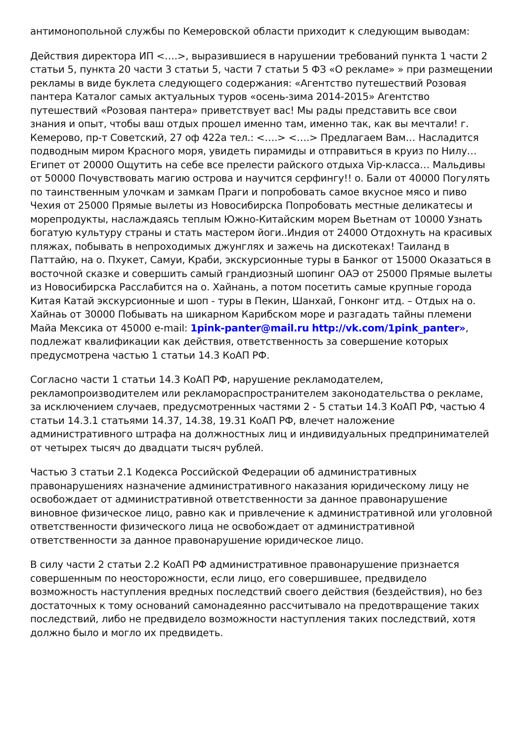антимонопольной службы по Кемеровской области приходит к следующим выводам:
Действия директора ИП <….>, выразившиеся в нарушении требований пункта 1 части 2 статьи 5, пункта 20 части 3 статьи 5, части 7 статьи 5 ФЗ «О рекламе» » при размещении рекламы в виде буклета следующего содержания: «Агентство путешествий Розовая пантера Каталог самых актуальных туров «осень-зима 2014-2015» Агентство путешествий «Розовая пантера» приветствует вас! Мы рады представить все свои знания и опыт, чтобы ваш отдых прошел именно там, именно так, как вы мечтали! г. Кемерово, пр-т Советский, 27 оф 422а тел.: <….> <….> Предлагаем Вам… Насладится подводным миром Красного моря, увидеть пирамиды и отправиться в круиз по Нилу… Египет от 20000 Ощутить на себе все прелести райского отдыха Vip-класса… Мальдивы от 50000 Почувствовать магию острова и научится серфингу!! о. Бали от 40000 Погулять по таинственным улочкам и замкам Праги и попробовать самое вкусное мясо и пиво Чехия от 25000 Прямые вылеты из Новосибирска Попробовать местные деликатесы и морепродукты, наслаждаясь теплым Южно-Китайским морем Вьетнам от 10000 Узнать богатую культуру страны и стать мастером йоги..Индия от 24000 Отдохнуть на красивых пляжах, побывать в непроходимых джунглях и зажечь на дискотеках! Таиланд в Паттайю, на о. Пхукет, Самуи, Краби, экскурсионные туры в Банког от 15000 Оказаться в восточной сказке и совершить самый грандиозный шопинг ОАЭ от 25000 Прямые вылеты из Новосибирска Расслабится на о. Хайнань, а потом посетить самые крупные города Китая Катай экскурсионные и шоп - туры в Пекин, Шанхай, Гонконг итд. – Отдых на о. Хайнаь от 30000 Побывать на шикарном Карибском море и разгадать тайны племени Майа Мексика от 45000 e-mail: 1pink-panter@mail.ru http://vk.com/1pink_panter», подлежат квалификации как действия, ответственность за совершение которых предусмотрена частью 1 статьи 14.3 КоАП РФ.
Согласно части 1 статьи 14.3 КоАП РФ, нарушение рекламодателем, рекламопроизводителем или рекламораспространителем законодательства о рекламе, за исключением случаев, предусмотренных частями 2 - 5 статьи 14.3 КоАП РФ, частью 4 статьи 14.3.1 статьями 14.37, 14.38, 19.31 КоАП РФ, влечет наложение административного штрафа на должностных лиц и индивидуальных предпринимателей от четырех тысяч до двадцати тысяч рублей.
Частью 3 статьи 2.1 Кодекса Российской Федерации об административных правонарушениях назначение административного наказания юридическому лицу не освобождает от административной ответственности за данное правонарушение виновное физическое лицо, равно как и привлечение к административной или уголовной ответственности физического лица не освобождает от административной ответственности за данное правонарушение юридическое лицо.
В силу части 2 статьи 2.2 КоАП РФ административное правонарушение признается совершенным по неосторожности, если лицо, его совершившее, предвидело возможность наступления вредных последствий своего действия (бездействия), но без достаточных к тому оснований самонадеянно рассчитывало на предотвращение таких последствий, либо не предвидело возможности наступления таких последствий, хотя должно было и могло их предвидеть.